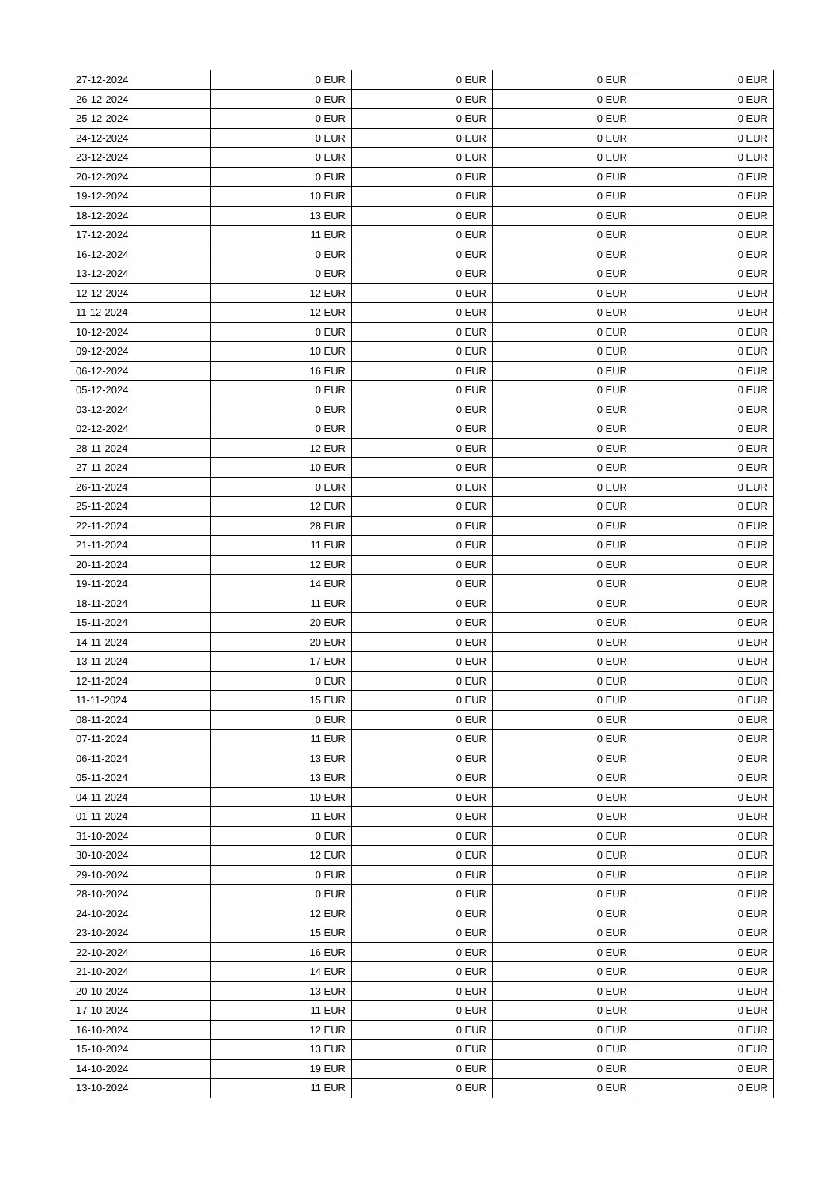| 27-12-2024 | 0 EUR | 0 EUR | 0 EUR | 0 EUR |
| 26-12-2024 | 0 EUR | 0 EUR | 0 EUR | 0 EUR |
| 25-12-2024 | 0 EUR | 0 EUR | 0 EUR | 0 EUR |
| 24-12-2024 | 0 EUR | 0 EUR | 0 EUR | 0 EUR |
| 23-12-2024 | 0 EUR | 0 EUR | 0 EUR | 0 EUR |
| 20-12-2024 | 0 EUR | 0 EUR | 0 EUR | 0 EUR |
| 19-12-2024 | 10 EUR | 0 EUR | 0 EUR | 0 EUR |
| 18-12-2024 | 13 EUR | 0 EUR | 0 EUR | 0 EUR |
| 17-12-2024 | 11 EUR | 0 EUR | 0 EUR | 0 EUR |
| 16-12-2024 | 0 EUR | 0 EUR | 0 EUR | 0 EUR |
| 13-12-2024 | 0 EUR | 0 EUR | 0 EUR | 0 EUR |
| 12-12-2024 | 12 EUR | 0 EUR | 0 EUR | 0 EUR |
| 11-12-2024 | 12 EUR | 0 EUR | 0 EUR | 0 EUR |
| 10-12-2024 | 0 EUR | 0 EUR | 0 EUR | 0 EUR |
| 09-12-2024 | 10 EUR | 0 EUR | 0 EUR | 0 EUR |
| 06-12-2024 | 16 EUR | 0 EUR | 0 EUR | 0 EUR |
| 05-12-2024 | 0 EUR | 0 EUR | 0 EUR | 0 EUR |
| 03-12-2024 | 0 EUR | 0 EUR | 0 EUR | 0 EUR |
| 02-12-2024 | 0 EUR | 0 EUR | 0 EUR | 0 EUR |
| 28-11-2024 | 12 EUR | 0 EUR | 0 EUR | 0 EUR |
| 27-11-2024 | 10 EUR | 0 EUR | 0 EUR | 0 EUR |
| 26-11-2024 | 0 EUR | 0 EUR | 0 EUR | 0 EUR |
| 25-11-2024 | 12 EUR | 0 EUR | 0 EUR | 0 EUR |
| 22-11-2024 | 28 EUR | 0 EUR | 0 EUR | 0 EUR |
| 21-11-2024 | 11 EUR | 0 EUR | 0 EUR | 0 EUR |
| 20-11-2024 | 12 EUR | 0 EUR | 0 EUR | 0 EUR |
| 19-11-2024 | 14 EUR | 0 EUR | 0 EUR | 0 EUR |
| 18-11-2024 | 11 EUR | 0 EUR | 0 EUR | 0 EUR |
| 15-11-2024 | 20 EUR | 0 EUR | 0 EUR | 0 EUR |
| 14-11-2024 | 20 EUR | 0 EUR | 0 EUR | 0 EUR |
| 13-11-2024 | 17 EUR | 0 EUR | 0 EUR | 0 EUR |
| 12-11-2024 | 0 EUR | 0 EUR | 0 EUR | 0 EUR |
| 11-11-2024 | 15 EUR | 0 EUR | 0 EUR | 0 EUR |
| 08-11-2024 | 0 EUR | 0 EUR | 0 EUR | 0 EUR |
| 07-11-2024 | 11 EUR | 0 EUR | 0 EUR | 0 EUR |
| 06-11-2024 | 13 EUR | 0 EUR | 0 EUR | 0 EUR |
| 05-11-2024 | 13 EUR | 0 EUR | 0 EUR | 0 EUR |
| 04-11-2024 | 10 EUR | 0 EUR | 0 EUR | 0 EUR |
| 01-11-2024 | 11 EUR | 0 EUR | 0 EUR | 0 EUR |
| 31-10-2024 | 0 EUR | 0 EUR | 0 EUR | 0 EUR |
| 30-10-2024 | 12 EUR | 0 EUR | 0 EUR | 0 EUR |
| 29-10-2024 | 0 EUR | 0 EUR | 0 EUR | 0 EUR |
| 28-10-2024 | 0 EUR | 0 EUR | 0 EUR | 0 EUR |
| 24-10-2024 | 12 EUR | 0 EUR | 0 EUR | 0 EUR |
| 23-10-2024 | 15 EUR | 0 EUR | 0 EUR | 0 EUR |
| 22-10-2024 | 16 EUR | 0 EUR | 0 EUR | 0 EUR |
| 21-10-2024 | 14 EUR | 0 EUR | 0 EUR | 0 EUR |
| 20-10-2024 | 13 EUR | 0 EUR | 0 EUR | 0 EUR |
| 17-10-2024 | 11 EUR | 0 EUR | 0 EUR | 0 EUR |
| 16-10-2024 | 12 EUR | 0 EUR | 0 EUR | 0 EUR |
| 15-10-2024 | 13 EUR | 0 EUR | 0 EUR | 0 EUR |
| 14-10-2024 | 19 EUR | 0 EUR | 0 EUR | 0 EUR |
| 13-10-2024 | 11 EUR | 0 EUR | 0 EUR | 0 EUR |